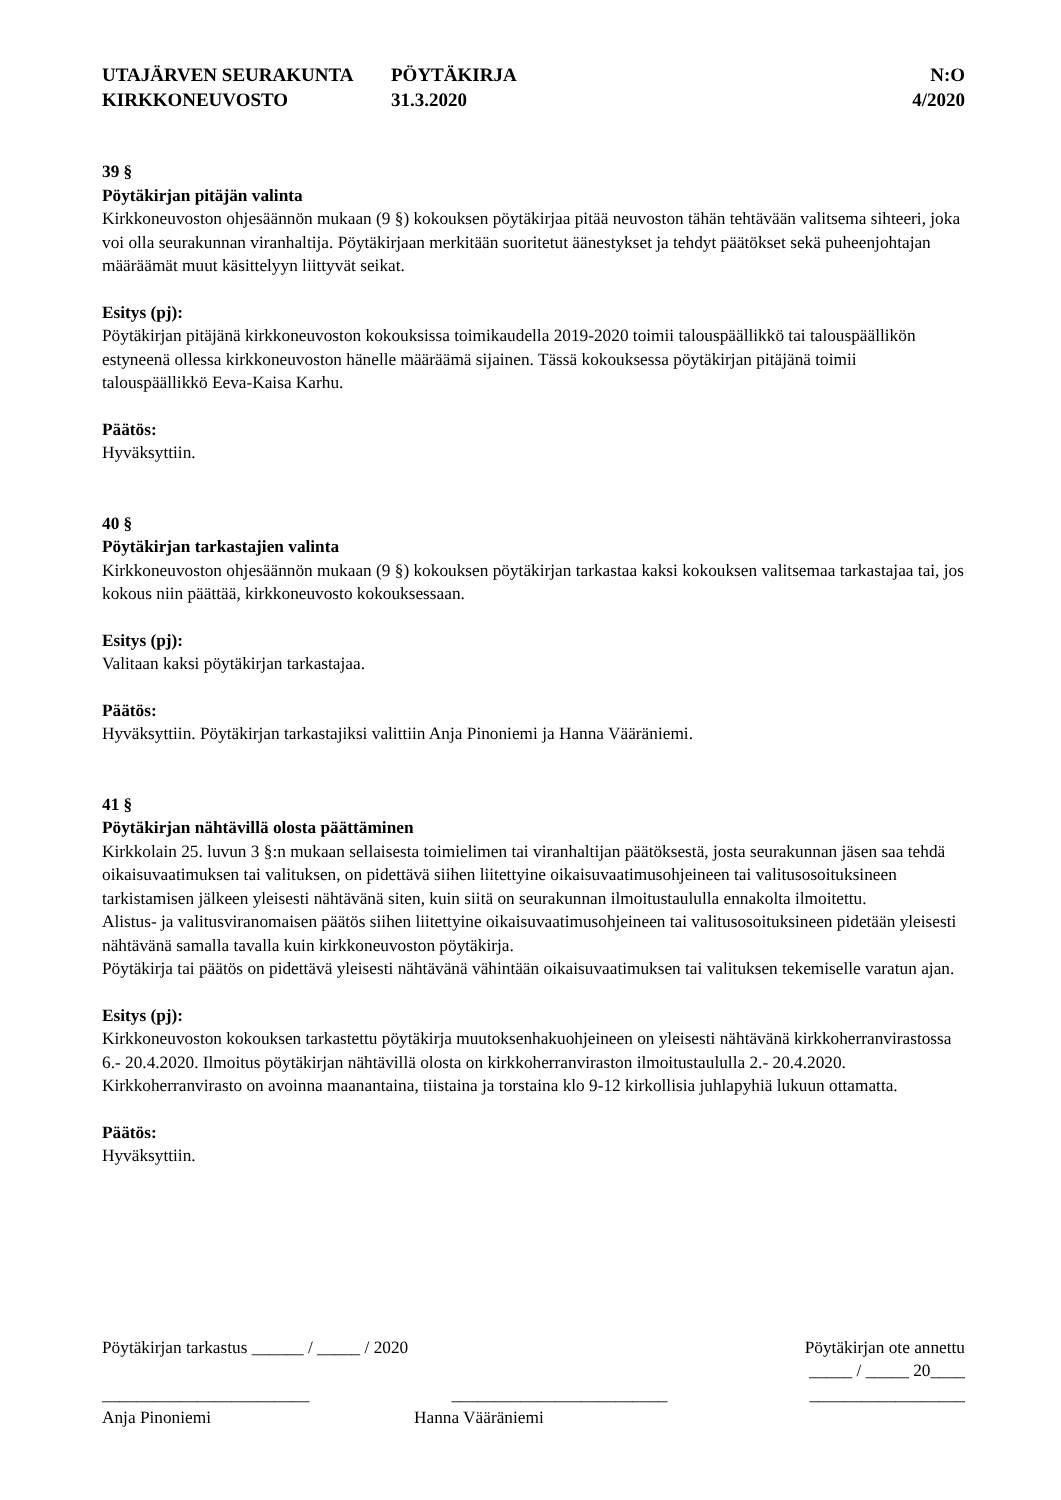UTAJÄRVEN SEURAKUNTA
KIRKKONEUVOSTO
PÖYTÄKIRJA
31.3.2020
N:O
4/2020
39 §
Pöytäkirjan pitäjän valinta
Kirkkoneuvoston ohjesäännön mukaan (9 §) kokouksen pöytäkirjaa pitää neuvoston tähän tehtävään valitsema sihteeri, joka voi olla seurakunnan viranhaltija. Pöytäkirjaan merkitään suoritetut äänestykset ja tehdyt päätökset sekä puheenjohtajan määräämät muut käsittelyyn liittyvät seikat.
Esitys (pj):
Pöytäkirjan pitäjänä kirkkoneuvoston kokouksissa toimikaudella 2019-2020 toimii talouspäällikkö tai talouspäällikön estyneenä ollessa kirkkoneuvoston hänelle määräämä sijainen. Tässä kokouksessa pöytäkirjan pitäjänä toimii talouspäällikkö Eeva-Kaisa Karhu.
Päätös:
Hyväksyttiin.
40 §
Pöytäkirjan tarkastajien valinta
Kirkkoneuvoston ohjesäännön mukaan (9 §) kokouksen pöytäkirjan tarkastaa kaksi kokouksen valitsemaa tarkastajaa tai, jos kokous niin päättää, kirkkoneuvosto kokouksessaan.
Esitys (pj):
Valitaan kaksi pöytäkirjan tarkastajaa.
Päätös:
Hyväksyttiin. Pöytäkirjan tarkastajiksi valittiin Anja Pinoniemi ja Hanna Vääräniemi.
41 §
Pöytäkirjan nähtävillä olosta päättäminen
Kirkkolain 25. luvun 3 §:n mukaan sellaisesta toimielimen tai viranhaltijan päätöksestä, josta seurakunnan jäsen saa tehdä oikaisuvaatimuksen tai valituksen, on pidettävä siihen liitettyine oikaisuvaatimusohjeineen tai valitusosoituksineen tarkistamisen jälkeen yleisesti nähtävänä siten, kuin siitä on seurakunnan ilmoitustaululla ennakolta ilmoitettu.
Alistus- ja valitusviranomaisen päätös siihen liitettyine oikaisuvaatimusohjeineen tai valitusosoituksineen pidetään yleisesti nähtävänä samalla tavalla kuin kirkkoneuvoston pöytäkirja.
Pöytäkirja tai päätös on pidettävä yleisesti nähtävänä vähintään oikaisuvaatimuksen tai valituksen tekemiselle varatun ajan.
Esitys (pj):
Kirkkoneuvoston kokouksen tarkastettu pöytäkirja muutoksenhakuohjeineen on yleisesti nähtävänä kirkkoherranvirastossa 6.- 20.4.2020. Ilmoitus pöytäkirjan nähtävillä olosta on kirkkoherranviraston ilmoitustaululla 2.- 20.4.2020. Kirkkoherranvirasto on avoinna maanantaina, tiistaina ja torstaina klo 9-12 kirkollisia juhlapyhiä lukuun ottamatta.
Päätös:
Hyväksyttiin.
Pöytäkirjan tarkastus ______ / _____ / 2020 Pöytäkirjan ote annettu
_____ / _____ 20____
________________________ _________________________ __________________
Anja Pinoniemi Hanna Vääräniemi